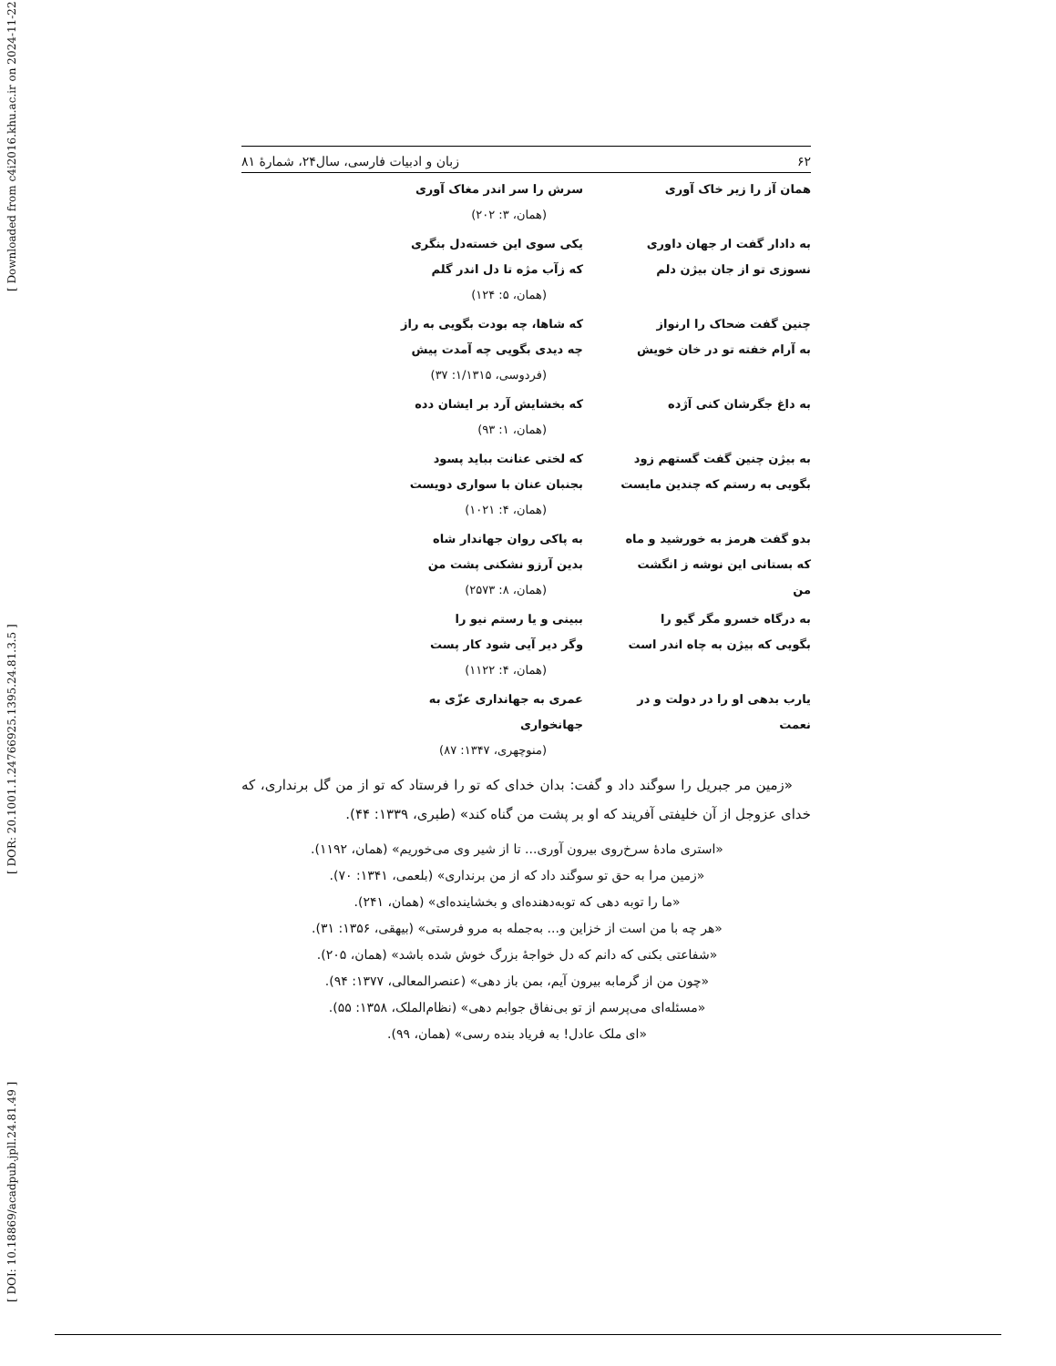[ Downloaded from c4i2016.khu.ac.ir on 2024-11-22 ]
[ DOR: 20.1001.1.24766925.1395.24.81.3.5 ]
[ DOI: 10.18869/acadpub.jpll.24.81.49 ]
۶۲ زبان و ادبیات فارسی، سال۲۴، شمارهٔ ۸۱
همان آز را زیر خاک آوری سرش را سر اندر مغاک آوری
(همان، ۳: ۲۰۲)
به دادار گفت ار جهان داوری
نسوزی تو از جان بیژن دلم
یکی سوی این خسته‌دل بنگری
که زآب مژه تا دل اندر گلم
(همان، ۵: ۱۲۴)
چنین گفت ضحاک را ارنواز
به آرام خفته تو در خان خویش
که شاها، چه بودت بگویی به راز
چه دیدی بگویی چه آمدت پیش
(فردوسی، ۱/۱۳۱۵: ۳۷)
به داغ جگرشان کنی آژده که بخشایش آرد بر ایشان دده
(همان، ۱: ۹۳)
به بیژن چنین گفت گستهم زود
بگویی به رستم که چندین مایست
که لختی عنانت بباید پسود
بجنبان عنان با سواری دویست
(همان، ۴: ۱۰۲۱)
بدو گفت هرمز به خورشید و ماه
که بستانی این نوشه ز انگشت من
به پاکی روان جهاندار شاه
بدین آرزو نشکنی پشت من
(همان، ۸: ۲۵۷۳)
به درگاه خسرو مگر گیو را
بگویی که بیژن به چاه اندر است
ببینی و یا رستم نیو را
وگر دیر آیی شود کار پست
(همان، ۴: ۱۱۲۲)
یارب بدهی او را در دولت و در نعمت
عمری به جهانداری عزّی به جهانخواری
(منوچهری، ۱۳۴۷: ۸۷)
«زمین مر جبریل را سوگند داد و گفت: بدان خدای که تو را فرستاد که تو از من گل برنداری، که خدای عزوجل از آن خلیفتی آفریند که او بر پشت من گناه کند» (طبری، ۱۳۳۹: ۴۴).
«استری مادهٔ سرخ‌روی بیرون آوری... تا از شیر وی می‌خوریم» (همان، ۱۱۹۲).
«زمین مرا به حق تو سوگند داد که از من برنداری» (بلعمی، ۱۳۴۱: ۷۰).
«ما را توبه دهی که توبه‌دهنده‌ای و بخشاینده‌ای» (همان، ۲۴۱).
«هر چه با من است از خزاین و... به‌جمله به مرو فرستی» (بیهقی، ۱۳۵۶: ۳۱).
«شفاعتی بکنی که دانم که دل خواجهٔ بزرگ خوش شده باشد» (همان، ۲۰۵).
«چون من از گرمابه بیرون آیم، بمن باز دهی» (عنصرالمعالی، ۱۳۷۷: ۹۴).
«مسئله‌ای می‌پرسم از تو بی‌نفاق جوابم دهی» (نظام‌الملک، ۱۳۵۸: ۵۵).
«ای ملک عادل! به فریاد بنده رسی» (همان، ۹۹).